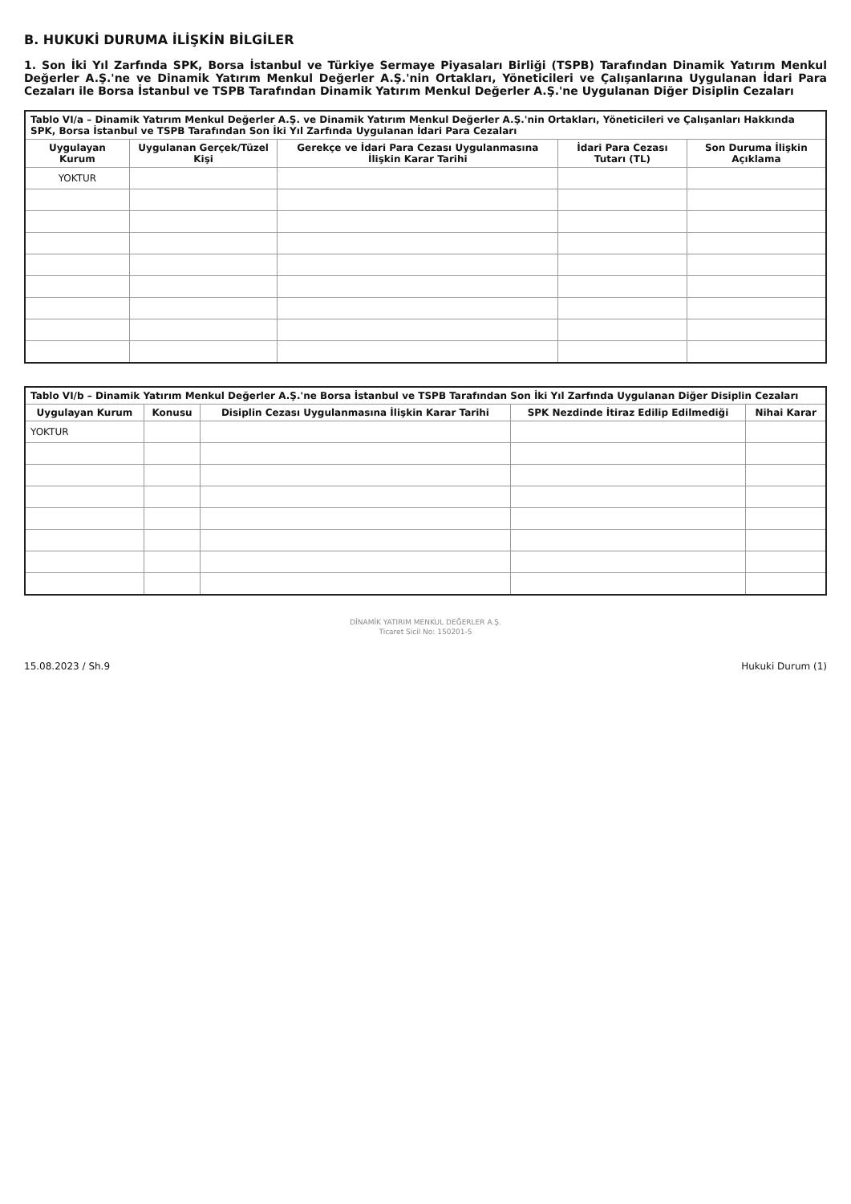B. HUKUKİ DURUMA İLİŞKİN BİLGİLER
1. Son İki Yıl Zarfında SPK, Borsa İstanbul ve Türkiye Sermaye Piyasaları Birliği (TSPB) Tarafından Dinamik Yatırım Menkul Değerler A.Ş.'ne ve Dinamik Yatırım Menkul Değerler A.Ş.'nin Ortakları, Yöneticileri ve Çalışanlarına Uygulanan İdari Para Cezaları ile Borsa İstanbul ve TSPB Tarafından Dinamik Yatırım Menkul Değerler A.Ş.'ne Uygulanan Diğer Disiplin Cezaları
| Tablo VI/a – Dinamik Yatırım Menkul Değerler A.Ş. ve Dinamik Yatırım Menkul Değerler A.Ş.'nin Ortakları, Yöneticileri ve Çalışanları Hakkında SPK, Borsa İstanbul ve TSPB Tarafından Son İki Yıl Zarfında Uygulanan İdari Para Cezaları | | | | |
| Uygulayan Kurum | Uygulanan Gerçek/Tüzel Kişi | Gerekçe ve İdari Para Cezası Uygulanmasına İlişkin Karar Tarihi | İdari Para Cezası Tutarı (TL) | Son Duruma İlişkin Açıklama |
| YOKTUR | | | | |
| Tablo VI/b – Dinamik Yatırım Menkul Değerler A.Ş.'ne Borsa İstanbul ve TSPB Tarafından Son İki Yıl Zarfında Uygulanan Diğer Disiplin Cezaları | | | | |
| Uygulayan Kurum | Konusu | Disiplin Cezası Uygulanmasına İlişkin Karar Tarihi | SPK Nezdinde İtiraz Edilip Edilmediği | Nihai Karar |
| YOKTUR | | | | |
DİNAMİK YATIRIM MENKUL DEĞERLER A.Ş.
Ticaret Sicil No: 150201-5
15.08.2023 / Sh.9 Hukuki Durum (1)